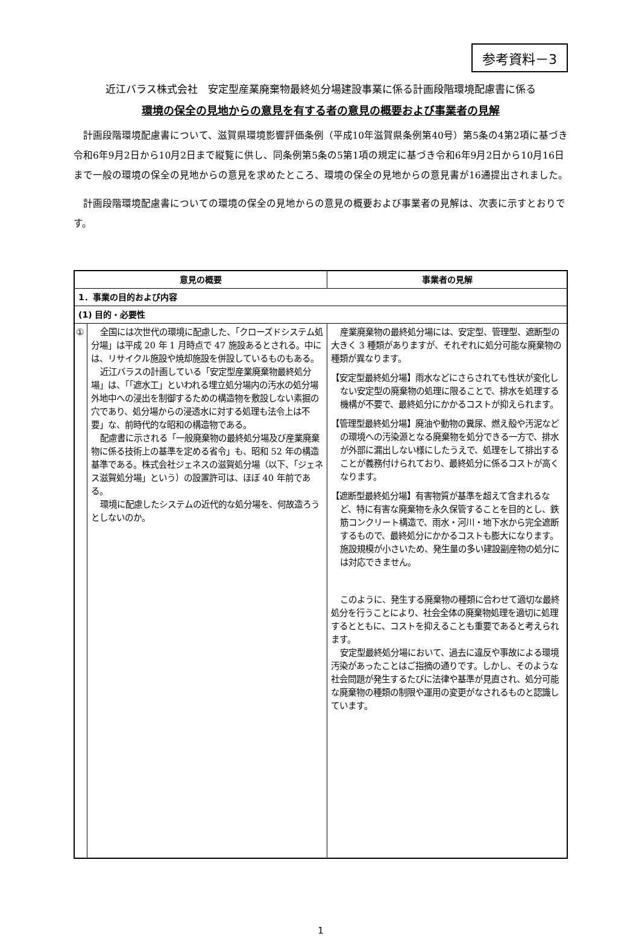参考資料－3
近江バラス株式会社　安定型産業廃棄物最終処分場建設事業に係る計画段階環境配慮書に係る
環境の保全の見地からの意見を有する者の意見の概要および事業者の見解
計画段階環境配慮書について、滋賀県環境影響評価条例（平成10年滋賀県条例第40号）第5条の4第2項に基づき令和6年9月2日から10月2日まで縦覧に供し、同条例第5条の5第1項の規定に基づき令和6年9月2日から10月16日まで一般の環境の保全の見地からの意見を求めたところ、環境の保全の見地からの意見書が16通提出されました。
計画段階環境配慮書についての環境の保全の見地からの意見の概要および事業者の見解は、次表に示すとおりです。
| 意見の概要 | | 事業者の見解 |
| --- | --- | --- |
| 1．事業の目的および内容 | | |
| (1) 目的・必要性 | | |
| ① | 全国には次世代の環境に配慮した、「クローズドシステム処分場」は平成 20 年 1 月時点で 47 施設あるとされる。中には、リサイクル施設や焼却施設を併設しているものもある。 近江バラスの計画している「安定型産業廃棄物最終処分場」は、「「遮水工」といわれる埋立処分場内の汚水の処分場外地中への浸出を制御するための構造物を敷設しない素掘の穴であり、処分場からの浸透水に対する処理も法令上は不要」な、前時代的な昭和の構造物である。 配慮書に示される「一般廃棄物の最終処分場及び産業廃棄物に係る技術上の基準を定める省令」も、昭和 52 年の構造基準である。株式会社ジェネスの滋賀処分場（以下、「ジェネス滋賀処分場」という）の設置許可は、ほぼ 40 年前である。 環境に配慮したシステムの近代的な処分場を、何故造ろうとしないのか。 | 産業廃棄物の最終処分場には、安定型、管理型、遮断型の大きく 3 種類がありますが、それぞれに処分可能な廃棄物の種類が異なります。 【安定型最終処分場】雨水などにさらされても性状が変化しない安定型の廃棄物の処理に限ることで、排水を処理する機構が不要で、最終処分にかかるコストが抑えられます。 【管理型最終処分場】廃油や動物の糞尿、燃え殻や汚泥などの環境への汚染源となる廃棄物を処分できる一方で、排水が外部に漏出しない様にしたうえで、処理をして排出することが義務付けられており、最終処分に係るコストが高くなります。 【遮断型最終処分場】有害物質が基準を超えて含まれるなど、特に有害な廃棄物を永久保管することを目的とし、鉄筋コンクリート構造で、雨水・河川・地下水から完全遮断するもので、最終処分にかかるコストも膨大になります。施設規模が小さいため、発生量の多い建設副産物の処分には対応できません。 このように、発生する廃棄物の種類に合わせて適切な最終処分を行うことにより、社会全体の廃棄物処理を適切に処理するとともに、コストを抑えることも重要であると考えられます。 安定型最終処分場において、過去に違反や事故による環境汚染があったことはご指摘の通りです。しかし、そのような社会問題が発生するたびに法律や基準が見直され、処分可能な廃棄物の種類の制限や運用の変更がなされるものと認識しています。 |
1